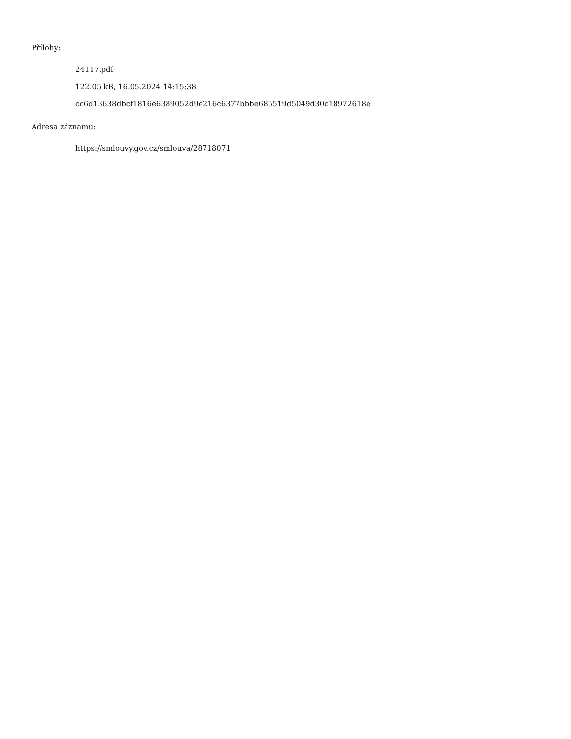Přílohy:
24117.pdf
122.05 kB, 16.05.2024 14:15:38
cc6d13638dbcf1816e6389052d9e216c6377bbbe685519d5049d30c18972618e
Adresa záznamu:
https://smlouvy.gov.cz/smlouva/28718071